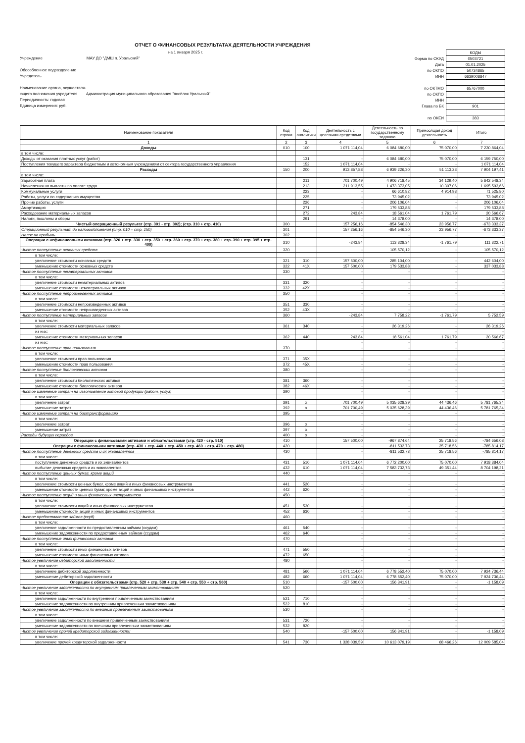ОТЧЕТ О ФИНАНСОВЫХ РЕЗУЛЬТАТАХ ДЕЯТЕЛЬНОСТИ УЧРЕЖДЕНИЯ
на 1 января 2025 г.
Учреждение МАУ ДО "ДМШ п. Уральский"
Обособленное подразделение
Учредитель
Наименование органа, осуществля-
ющего полномочия учредителя Администрация муниципального образования "посёлок Уральский"
Периодичность: годовая
Единица измерения: руб.
| | КОДЫ |
| Форма по ОКУД | 0503721 |
| Дата | 01.01.2025 |
| по ОКПО | 50734865 |
| ИНН | 6639008847 |
| по ОКТМО | 65767000 |
| по ОКПО | |
| ИНН | |
| Глава по БК | 901 |
| по ОКЕИ | 383 |
| Наименование показателя | Код строки | Код аналитики | Деятельность с целевыми средствами | Деятельность по государственному заданию | Приносящая доход деятельность | Итого |
| --- | --- | --- | --- | --- | --- | --- |
| 1 | 2 | 3 | 4 | 5 | 6 | 7 |
| Доходы | 010 | 100 | 1 071 114,04 | 6 084 680,00 | 75 070,00 | 7 230 864,04 |
| в том числе: | | | | | | |
| Доходы от оказания платных услуг (работ) | | 131 | - | 6 084 680,00 | 75 070,00 | 6 159 750,00 |
| Поступления текущего характера бюджетным и автономным учреждениям от сектора государственного управления | | 152 | 1 071 114,04 | - | - | 1 071 114,04 |
| Расходы | 150 | 200 | 913 857,88 | 6 939 226,30 | 51 113,23 | 7 904 197,41 |
| в том числе: | | | | | | |
| Заработная плата | | 211 | 701 700,49 | 4 906 718,45 | 34 129,40 | 5 642 548,34 |
| Начисления на выплаты по оплате труда | | 213 | 211 913,55 | 1 473 373,05 | 10 307,06 | 1 695 593,66 |
| Коммунальные услуги | | 223 | - | 66 610,82 | 4 914,98 | 71 525,80 |
| Работы, услуги по содержанию имущества | | 225 | - | 73 945,02 | - | 73 945,02 |
| Прочие работы, услуги | | 226 | - | 206 106,04 | - | 206 106,04 |
| Амортизация | | 271 | - | 179 533,88 | - | 179 533,88 |
| Расходование материальных запасов | | 272 | 243,84 | 18 561,04 | 1 761,79 | 20 566,67 |
| Налоги, пошлины и сборы | | 291 | - | 14 378,00 | - | 14 378,00 |
| Чистый операционный результат (стр. 301 - стр. 302); (стр. 310 + стр. 410) | 300 | | 157 256,16 | -854 546,30 | 23 956,77 | -673 333,37 |
| Операционный результат до налогообложения (стр. 010 – стр. 150) | 301 | | 157 256,16 | -854 546,30 | 23 956,77 | -673 333,37 |
| Налог на прибыль | 302 | | - | - | - | - |
| Операции с нефинансовыми активами (стр. 320 + стр. 330 + стр. 350 + стр. 360 + стр. 370 + стр. 380 + стр. 390 + стр. 395 + стр. 400) | 310 | | -243,84 | 113 328,34 | -1 761,79 | 111 322,71 |
| Чистое поступление основных средств | 320 | | - | 105 570,12 | - | 105 570,12 |
| в том числе: | | | | | | |
| увеличение стоимости основных средств | 321 | 310 | 157 500,00 | 285 104,00 | - | 442 604,00 |
| уменьшение стоимости основных средств | 322 | 41X | 157 500,00 | 179 533,88 | - | 337 033,88 |
| Чистое поступление нематериальных активов | 330 | | - | - | - | - |
| в том числе: | | | | | | |
| увеличение стоимости нематериальных активов | 331 | 320 | - | - | - | - |
| уменьшение стоимости нематериальных активов | 332 | 42X | - | - | - | - |
| Чистое поступление непроизведенных активов | 350 | | - | - | - | - |
| в том числе: | | | | | | |
| увеличение стоимости непроизведенных активов | 351 | 330 | - | - | - | - |
| уменьшение стоимости непроизведенных активов | 352 | 43X | - | - | - | - |
| Чистое поступление материальных запасов | 360 | | -243,84 | 7 758,22 | -1 761,79 | 5 752,59 |
| в том числе: | | | | | | |
| увеличение стоимости материальных запасов | 361 | 340 | - | 26 319,26 | - | 26 319,26 |
| из них: | | | - | - | - | - |
| уменьшение стоимости материальных запасов | 362 | 440 | 243,84 | 18 561,04 | 1 761,79 | 20 566,67 |
| из них: | | | - | - | - | - |
| Чистое поступление прав пользования | 370 | | - | - | - | - |
| в том числе: | | | | | | |
| увеличение стоимости прав пользования | 371 | 35X | - | - | - | - |
| уменьшение стоимости прав пользования | 372 | 45X | - | - | - | - |
| Чистое поступление биологических активов | 380 | | - | - | - | - |
| в том числе: | | | | | | |
| увеличение стоимости биологических активов | 381 | 360 | - | - | - | - |
| уменьшение стоимости биологических активов | 382 | 46X | - | - | - | - |
| Чистое изменение затрат на изготовление готовой продукции (работ, услуг) | 390 | | - | - | - | - |
| в том числе: | | | | | | |
| увеличение затрат | 391 | x | 701 700,49 | 5 035 628,39 | 44 436,46 | 5 781 765,34 |
| уменьшение затрат | 392 | x | 701 700,49 | 5 035 628,39 | 44 436,46 | 5 781 765,34 |
| Чистое изменение затрат на биотрансформацию | 395 | | - | - | - | - |
| в том числе: | | | | | | |
| увеличение затрат | 396 | x | - | - | - | - |
| уменьшение затрат | 397 | x | - | - | - | - |
| Расходы будущих периодов | 400 | x | - | - | - | - |
| Операции с финансовыми активами и обязательствами (стр. 420 - стр. 510) | 410 | | 157 500,00 | -967 874,64 | 25 718,56 | -784 656,08 |
| Операции с финансовыми активами (стр. 430 + стр. 440 + стр. 450 + стр. 460 + стр. 470 + стр. 480) | 420 | | - | -811 532,73 | 25 718,56 | -785 814,17 |
| Чистое поступление денежных средств и их эквивалентов | 430 | | - | -811 532,73 | 25 718,56 | -785 814,17 |
| в том числе: | | | | | | |
| поступление денежных средств и их эквивалентов | 431 | 510 | 1 071 114,04 | 6 772 200,00 | 75 070,00 | 7 918 384,04 |
| выбытие денежных средств и их эквивалентов | 432 | 610 | 1 071 114,04 | 7 583 732,73 | 49 351,44 | 8 704 198,21 |
| Чистое поступление ценных бумаг, кроме акций | 440 | | - | - | - | - |
| в том числе: | | | | | | |
| увеличение стоимости ценных бумаг, кроме акций и иных финансовых инструментов | 441 | 520 | - | - | - | - |
| уменьшение стоимости ценных бумаг, кроме акций и иных финансовых инструментов | 442 | 620 | - | - | - | - |
| Чистое поступление акций и иных финансовых инструментов | 450 | | - | - | - | - |
| в том числе: | | | | | | |
| увеличение стоимости акций и иных финансовых инструментов | 451 | 530 | - | - | - | - |
| уменьшение стоимости акций и иных финансовых инструментов | 452 | 630 | - | - | - | - |
| Чистое предоставление займов (ссуд) | 460 | | - | - | - | - |
| в том числе: | | | | | | |
| увеличение задолженности по предоставленным займам (ссудам) | 461 | 540 | - | - | - | - |
| уменьшение задолженности по предоставленным займам (ссудам) | 462 | 640 | - | - | - | - |
| Чистое поступление иных финансовых активов | 470 | | - | - | - | - |
| в том числе: | | | | | | |
| увеличение стоимости иных финансовых активов | 471 | 550 | - | - | - | - |
| уменьшение стоимости иных финансовых активов | 472 | 650 | - | - | - | - |
| Чистое увеличение дебиторской задолженности | 480 | | - | - | - | - |
| в том числе: | | | | | | |
| увеличение дебиторской задолженности | 481 | 560 | 1 071 114,04 | 6 778 552,40 | 75 070,00 | 7 924 736,44 |
| уменьшение дебиторской задолженности | 482 | 660 | 1 071 114,04 | 6 778 552,40 | 75 070,00 | 7 924 736,44 |
| Операции с обязательствами (стр. 520 + стр. 530 + стр. 540 + стр. 550 + стр. 560) | 510 | | -157 500,00 | 156 341,91 | - | -1 158,09 |
| Чистое увеличение задолженности по внутренним привлеченным заимствованиям | 520 | | - | - | - | - |
| в том числе: | | | | | | |
| увеличение задолженности по внутренним привлеченным заимствованиям | 521 | 710 | - | - | - | - |
| уменьшение задолженности по внутренним привлеченным заимствованиям | 522 | 810 | - | - | - | - |
| Чистое увеличение задолженности по внешним привлеченным заимствованиям | 530 | | - | - | - | - |
| в том числе: | | | | | | |
| увеличение задолженности по внешним привлеченным заимствованиям | 531 | 720 | - | - | - | - |
| уменьшение задолженности по внешним привлеченным заимствованиям | 532 | 820 | - | - | - | - |
| Чистое увеличение прочей кредиторской задолженности | 540 | | -157 500,00 | 156 341,91 | - | -1 158,09 |
| в том числе: | | | | | | |
| увеличение прочей кредиторской задолженности | 541 | 730 | 1 328 039,59 | 10 613 079,19 | 68 466,26 | 12 009 585,04 |